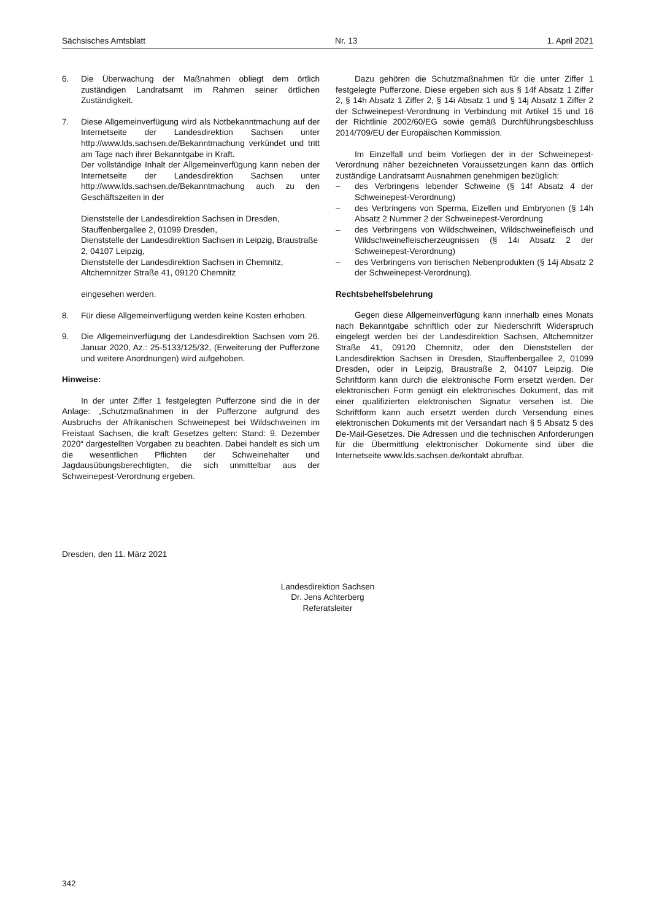Sächsisches Amtsblatt Nr. 13 1. April 2021
6. Die Überwachung der Maßnahmen obliegt dem örtlich zuständigen Landratsamt im Rahmen seiner örtlichen Zuständigkeit.
7. Diese Allgemeinverfügung wird als Notbekanntmachung auf der Internetseite der Landesdirektion Sachsen unter http://www.lds.sachsen.de/Bekanntmachung verkündet und tritt am Tage nach ihrer Bekanntgabe in Kraft.
Der vollständige Inhalt der Allgemeinverfügung kann neben der Internetseite der Landesdirektion Sachsen unter http://www.lds.sachsen.de/Bekanntmachung auch zu den Geschäftszeiten in der
Dienststelle der Landesdirektion Sachsen in Dresden, Stauffenbergallee 2, 01099 Dresden,
Dienststelle der Landesdirektion Sachsen in Leipzig, Braustraße 2, 04107 Leipzig,
Dienststelle der Landesdirektion Sachsen in Chemnitz, Altchemnitzer Straße 41, 09120 Chemnitz
eingesehen werden.
8. Für diese Allgemeinverfügung werden keine Kosten erhoben.
9. Die Allgemeinverfügung der Landesdirektion Sachsen vom 26. Januar 2020, Az.: 25-5133/125/32, (Erweiterung der Pufferzone und weitere Anordnungen) wird aufgehoben.
Hinweise:
In der unter Ziffer 1 festgelegten Pufferzone sind die in der Anlage: „Schutzmaßnahmen in der Pufferzone aufgrund des Ausbruchs der Afrikanischen Schweinepest bei Wildschweinen im Freistaat Sachsen, die kraft Gesetzes gelten: Stand: 9. Dezember 2020“ dargestellten Vorgaben zu beachten. Dabei handelt es sich um die wesentlichen Pflichten der Schweinehalter und Jagdausübungsberechtigten, die sich unmittelbar aus der Schweinepest-Verordnung ergeben.
Dazu gehören die Schutzmaßnahmen für die unter Ziffer 1 festgelegte Pufferzone. Diese ergeben sich aus § 14f Absatz 1 Ziffer 2, § 14h Absatz 1 Ziffer 2, § 14i Absatz 1 und § 14j Absatz 1 Ziffer 2 der Schweinepest-Verordnung in Verbindung mit Artikel 15 und 16 der Richtlinie 2002/60/EG sowie gemäß Durchführungsbeschluss 2014/709/EU der Europäischen Kommission.
Im Einzelfall und beim Vorliegen der in der Schweinepest-Verordnung näher bezeichneten Voraussetzungen kann das örtlich zuständige Landratsamt Ausnahmen genehmigen bezüglich:
– des Verbringens lebender Schweine (§ 14f Absatz 4 der Schweinepest-Verordnung)
– des Verbringens von Sperma, Eizellen und Embryonen (§ 14h Absatz 2 Nummer 2 der Schweinepest-Verordnung
– des Verbringens von Wildschweinen, Wildschweinefleisch und Wildschweinefleischerzeugnissen (§ 14i Absatz 2 der Schweinepest-Verordnung)
– des Verbringens von tierischen Nebenprodukten (§ 14j Absatz 2 der Schweinepest-Verordnung).
Rechtsbehelfsbelehrung
Gegen diese Allgemeinverfügung kann innerhalb eines Monats nach Bekanntgabe schriftlich oder zur Niederschrift Widerspruch eingelegt werden bei der Landesdirektion Sachsen, Altchemnitzer Straße 41, 09120 Chemnitz, oder den Dienststellen der Landesdirektion Sachsen in Dresden, Stauffenbergallee 2, 01099 Dresden, oder in Leipzig, Braustraße 2, 04107 Leipzig. Die Schriftform kann durch die elektronische Form ersetzt werden. Der elektronischen Form genügt ein elektronisches Dokument, das mit einer qualifizierten elektronischen Signatur versehen ist. Die Schriftform kann auch ersetzt werden durch Versendung eines elektronischen Dokuments mit der Versandart nach § 5 Absatz 5 des De-Mail-Gesetzes. Die Adressen und die technischen Anforderungen für die Übermittlung elektronischer Dokumente sind über die Internetseite www.lds.sachsen.de/kontakt abrufbar.
Dresden, den 11. März 2021
Landesdirektion Sachsen
Dr. Jens Achterberg
Referatsleiter
342